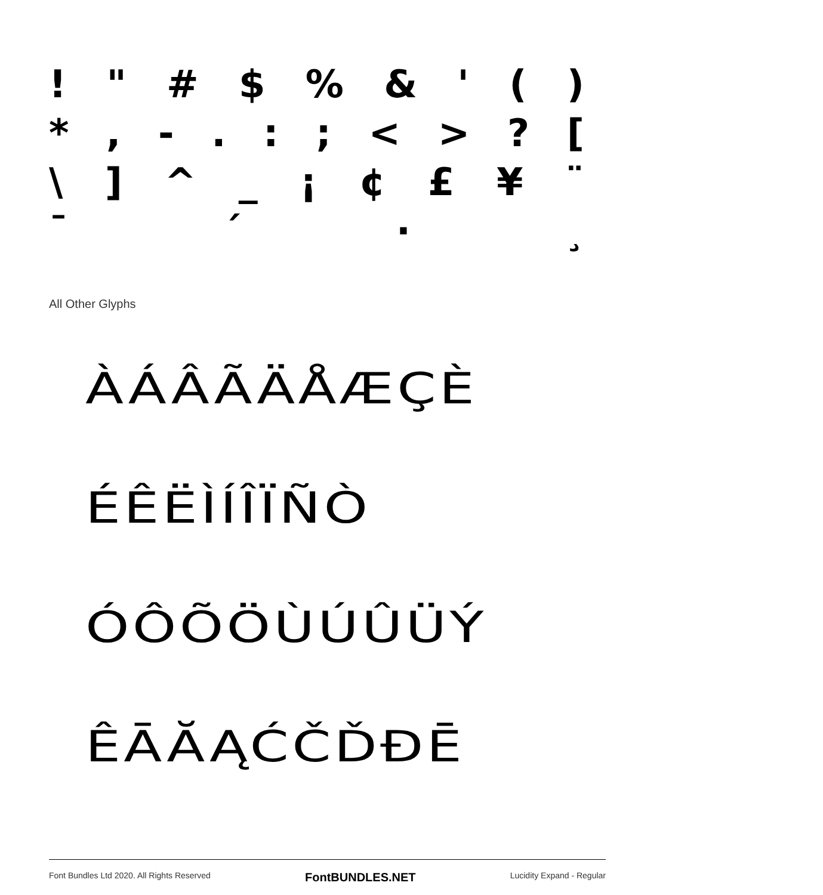! " # $% & ' ()
*, -.:; < >? [
\] ^ _ ¡ ¢ £ ¥ ¨
¯ ´ · ¸
All Other Glyphs
ÀÁÂÃÄÅÆÇÈ
ÉÊËÌÍÎÏÑÒ
ÓÔÕÖÙÚÛÜÝ
ÊĀĂĄĆČĎĐĒ
Font Bundles Ltd 2020. All Rights Reserved FontBUNDLES.NET Lucidity Expand - Regular